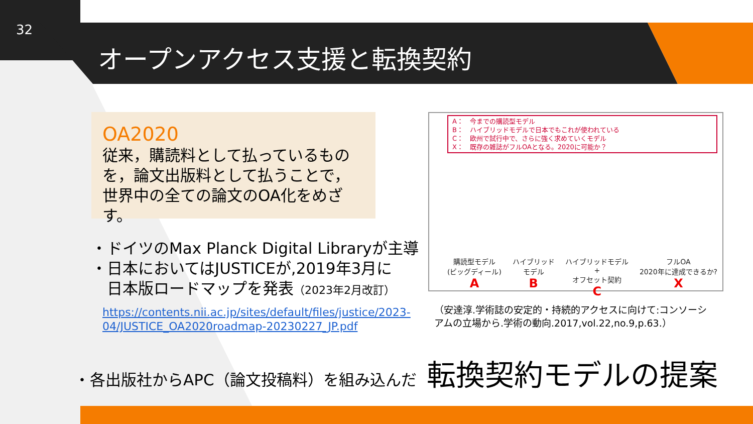32
オープンアクセス支援と転換契約
OA2020
従来，購読料として払っているものを，論文出版料として払うことで，世界中の全ての論文のOA化をめざす。
・ドイツのMax Planck Digital Libraryが主導
・日本においてはJUSTICEが,2019年3月に
　日本版ロードマップを発表（2023年2月改訂）
https://contents.nii.ac.jp/sites/default/files/justice/2023-
04/JUSTICE_OA2020roadmap-20230227_JP.pdf
A：　今までの購読型モデル
B：　ハイブリッドモデルで日本でもこれが使われている
C：　欧州で試行中で、さらに強く求めていくモデル
X：　既存の雑誌がフルOAとなる。2020に可能か？
購読型モデル
(ビッグディール)
A
ハイブリッド
モデル
B
ハイブリッドモデル
+
オフセット契約
C
フルOA
2020年に達成できるか?
X
（安達淳.学術誌の安定的・持続的アクセスに向けて:コンソーシ
アムの立場から.学術の動向.2017,vol.22,no.9,p.63.）
・各出版社からAPC（論文投稿料）を組み込んだ 転換契約モデルの提案